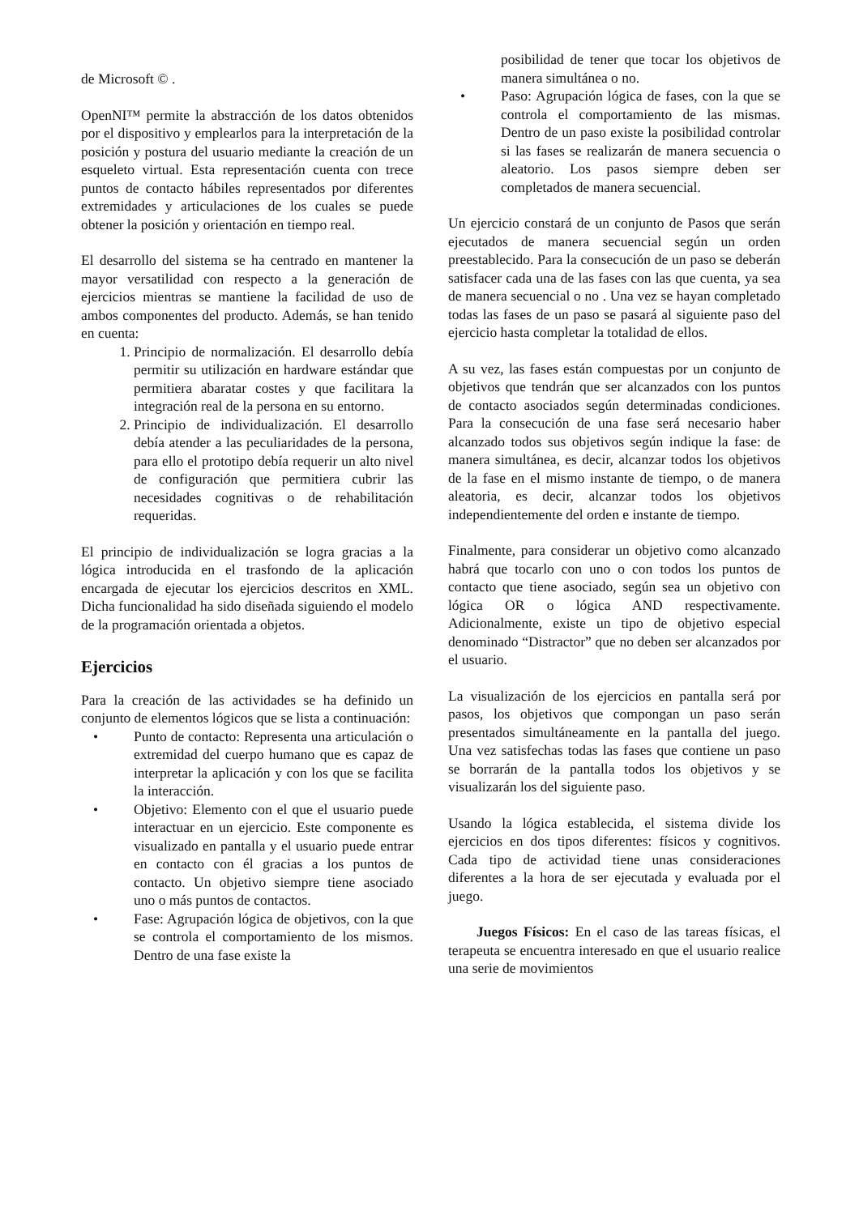de Microsoft © .
OpenNI™ permite la abstracción de los datos obtenidos por el dispositivo y emplearlos para la interpretación de la posición y postura del usuario mediante la creación de un esqueleto virtual. Esta representación cuenta con trece puntos de contacto hábiles representados por diferentes extremidades y articulaciones de los cuales se puede obtener la posición y orientación en tiempo real.
El desarrollo del sistema se ha centrado en mantener la mayor versatilidad con respecto a la generación de ejercicios mientras se mantiene la facilidad de uso de ambos componentes del producto. Además, se han tenido en cuenta:
1. Principio de normalización. El desarrollo debía permitir su utilización en hardware estándar que permitiera abaratar costes y que facilitara la integración real de la persona en su entorno.
2. Principio de individualización. El desarrollo debía atender a las peculiaridades de la persona, para ello el prototipo debía requerir un alto nivel de configuración que permitiera cubrir las necesidades cognitivas o de rehabilitación requeridas.
El principio de individualización se logra gracias a la lógica introducida en el trasfondo de la aplicación encargada de ejecutar los ejercicios descritos en XML. Dicha funcionalidad ha sido diseñada siguiendo el modelo de la programación orientada a objetos.
Ejercicios
Para la creación de las actividades se ha definido un conjunto de elementos lógicos que se lista a continuación:
• Punto de contacto: Representa una articulación o extremidad del cuerpo humano que es capaz de interpretar la aplicación y con los que se facilita la interacción.
• Objetivo: Elemento con el que el usuario puede interactuar en un ejercicio. Este componente es visualizado en pantalla y el usuario puede entrar en contacto con él gracias a los puntos de contacto. Un objetivo siempre tiene asociado uno o más puntos de contactos.
• Fase: Agrupación lógica de objetivos, con la que se controla el comportamiento de los mismos. Dentro de una fase existe la
posibilidad de tener que tocar los objetivos de manera simultánea o no.
• Paso: Agrupación lógica de fases, con la que se controla el comportamiento de las mismas. Dentro de un paso existe la posibilidad controlar si las fases se realizarán de manera secuencia o aleatorio. Los pasos siempre deben ser completados de manera secuencial.
Un ejercicio constará de un conjunto de Pasos que serán ejecutados de manera secuencial según un orden preestablecido. Para la consecución de un paso se deberán satisfacer cada una de las fases con las que cuenta, ya sea de manera secuencial o no . Una vez se hayan completado todas las fases de un paso se pasará al siguiente paso del ejercicio hasta completar la totalidad de ellos.
A su vez, las fases están compuestas por un conjunto de objetivos que tendrán que ser alcanzados con los puntos de contacto asociados según determinadas condiciones. Para la consecución de una fase será necesario haber alcanzado todos sus objetivos según indique la fase: de manera simultánea, es decir, alcanzar todos los objetivos de la fase en el mismo instante de tiempo, o de manera aleatoria, es decir, alcanzar todos los objetivos independientemente del orden e instante de tiempo.
Finalmente, para considerar un objetivo como alcanzado habrá que tocarlo con uno o con todos los puntos de contacto que tiene asociado, según sea un objetivo con lógica OR o lógica AND respectivamente. Adicionalmente, existe un tipo de objetivo especial denominado “Distractor” que no deben ser alcanzados por el usuario.
La visualización de los ejercicios en pantalla será por pasos, los objetivos que compongan un paso serán presentados simultáneamente en la pantalla del juego. Una vez satisfechas todas las fases que contiene un paso se borrarán de la pantalla todos los objetivos y se visualizarán los del siguiente paso.
Usando la lógica establecida, el sistema divide los ejercicios en dos tipos diferentes: físicos y cognitivos. Cada tipo de actividad tiene unas consideraciones diferentes a la hora de ser ejecutada y evaluada por el juego.
Juegos Físicos: En el caso de las tareas físicas, el terapeuta se encuentra interesado en que el usuario realice una serie de movimientos